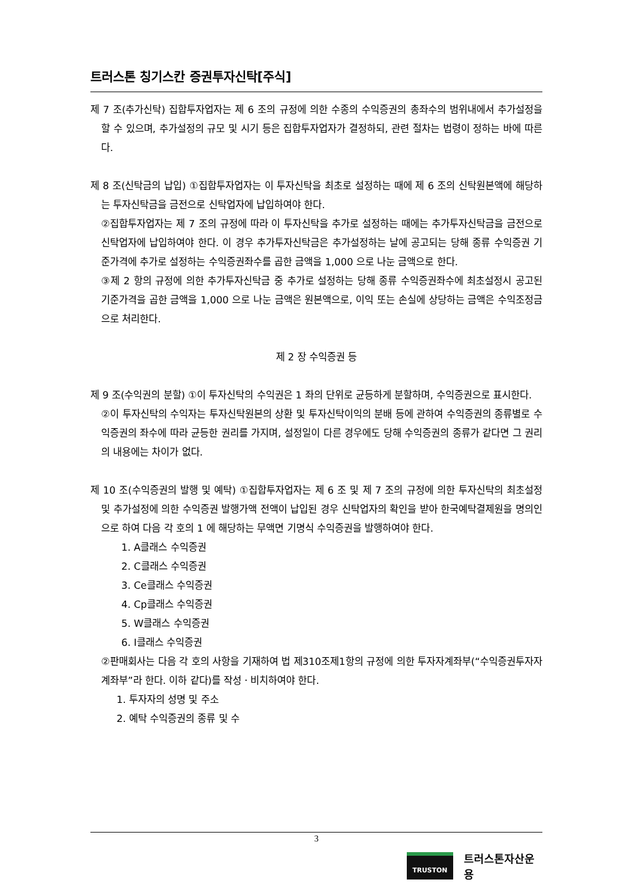트러스톤 칭기스칸 증권투자신탁[주식]
제 7 조(추가신탁) 집합투자업자는 제 6 조의 규정에 의한 수종의 수익증권의 총좌수의 범위내에서 추가설정을 할 수 있으며, 추가설정의 규모 및 시기 등은 집합투자업자가 결정하되, 관련 절차는 법령이 정하는 바에 따른다.
제 8 조(신탁금의 납입) ①집합투자업자는 이 투자신탁을 최초로 설정하는 때에 제 6 조의 신탁원본액에 해당하는 투자신탁금을 금전으로 신탁업자에 납입하여야 한다.
②집합투자업자는 제 7 조의 규정에 따라 이 투자신탁을 추가로 설정하는 때에는 추가투자신탁금을 금전으로 신탁업자에 납입하여야 한다. 이 경우 추가투자신탁금은 추가설정하는 날에 공고되는 당해 종류 수익증권 기준가격에 추가로 설정하는 수익증권좌수를 곱한 금액을 1,000 으로 나눈 금액으로 한다.
③제 2 항의 규정에 의한 추가투자신탁금 중 추가로 설정하는 당해 종류 수익증권좌수에 최초설정시 공고된 기준가격을 곱한 금액을 1,000 으로 나눈 금액은 원본액으로, 이익 또는 손실에 상당하는 금액은 수익조정금으로 처리한다.
제 2 장 수익증권 등
제 9 조(수익권의 분할) ①이 투자신탁의 수익권은 1 좌의 단위로 균등하게 분할하며, 수익증권으로 표시한다.
②이 투자신탁의 수익자는 투자신탁원본의 상환 및 투자신탁이익의 분배 등에 관하여 수익증권의 종류별로 수익증권의 좌수에 따라 균등한 권리를 가지며, 설정일이 다른 경우에도 당해 수익증권의 종류가 같다면 그 권리의 내용에는 차이가 없다.
제 10 조(수익증권의 발행 및 예탁) ①집합투자업자는 제 6 조 및 제 7 조의 규정에 의한 투자신탁의 최초설정 및 추가설정에 의한 수익증권 발행가액 전액이 납입된 경우 신탁업자의 확인을 받아 한국예탁결제원을 명의인으로 하여 다음 각 호의 1 에 해당하는 무액면 기명식 수익증권을 발행하여야 한다.
1. A클래스 수익증권
2. C클래스 수익증권
3. Ce클래스 수익증권
4. Cp클래스 수익증권
5. W클래스 수익증권
6. I클래스 수익증권
②판매회사는 다음 각 호의 사항을 기재하여 법 제310조제1항의 규정에 의한 투자자계좌부(“수익증권투자자계좌부”라 한다. 이하 같다)를 작성ㆍ비치하여야 한다.
1. 투자자의 성명 및 주소
2. 예탁 수익증권의 종류 및 수
3
TRUSTON
트러스톤자산운용